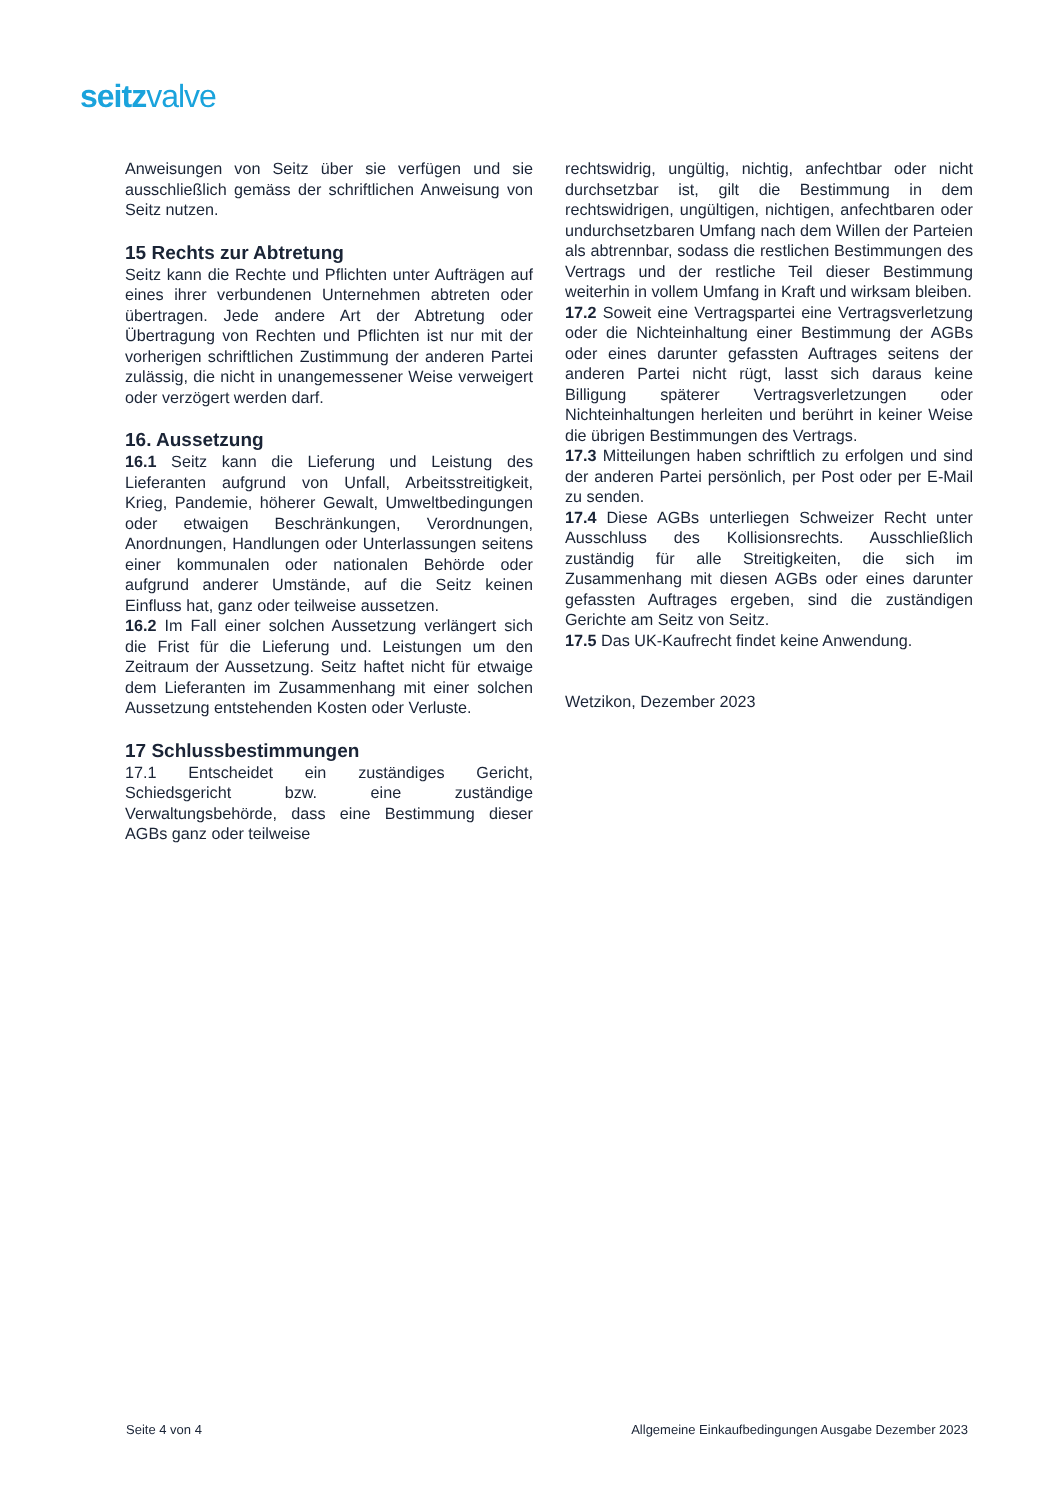seitzvalve
Anweisungen von Seitz über sie verfügen und sie ausschließlich gemäss der schriftlichen Anweisung von Seitz nutzen.
15 Rechts zur Abtretung
Seitz kann die Rechte und Pflichten unter Aufträgen auf eines ihrer verbundenen Unternehmen abtreten oder übertragen. Jede andere Art der Abtretung oder Übertragung von Rechten und Pflichten ist nur mit der vorherigen schriftlichen Zustimmung der anderen Partei zulässig, die nicht in unangemessener Weise verweigert oder verzögert werden darf.
16. Aussetzung
16.1 Seitz kann die Lieferung und Leistung des Lieferanten aufgrund von Unfall, Arbeitsstreitigkeit, Krieg, Pandemie, höherer Gewalt, Umweltbedingungen oder etwaigen Beschränkungen, Verordnungen, Anordnungen, Handlungen oder Unterlassungen seitens einer kommunalen oder nationalen Behörde oder aufgrund anderer Umstände, auf die Seitz keinen Einfluss hat, ganz oder teilweise aussetzen.
16.2 Im Fall einer solchen Aussetzung verlängert sich die Frist für die Lieferung und. Leistungen um den Zeitraum der Aussetzung. Seitz haftet nicht für etwaige dem Lieferanten im Zusammenhang mit einer solchen Aussetzung entstehenden Kosten oder Verluste.
17 Schlussbestimmungen
17.1 Entscheidet ein zuständiges Gericht, Schiedsgericht bzw. eine zuständige Verwaltungsbehörde, dass eine Bestimmung dieser AGBs ganz oder teilweise
rechtswidrig, ungültig, nichtig, anfechtbar oder nicht durchsetzbar ist, gilt die Bestimmung in dem rechtswidrigen, ungültigen, nichtigen, anfechtbaren oder undurchsetzbaren Umfang nach dem Willen der Parteien als abtrennbar, sodass die restlichen Bestimmungen des Vertrags und der restliche Teil dieser Bestimmung weiterhin in vollem Umfang in Kraft und wirksam bleiben.
17.2 Soweit eine Vertragspartei eine Vertragsverletzung oder die Nichteinhaltung einer Bestimmung der AGBs oder eines darunter gefassten Auftrages seitens der anderen Partei nicht rügt, lasst sich daraus keine Billigung späterer Vertragsverletzungen oder Nichteinhaltungen herleiten und berührt in keiner Weise die übrigen Bestimmungen des Vertrags.
17.3 Mitteilungen haben schriftlich zu erfolgen und sind der anderen Partei persönlich, per Post oder per E-Mail zu senden.
17.4 Diese AGBs unterliegen Schweizer Recht unter Ausschluss des Kollisionsrechts. Ausschließlich zuständig für alle Streitigkeiten, die sich im Zusammenhang mit diesen AGBs oder eines darunter gefassten Auftrages ergeben, sind die zuständigen Gerichte am Seitz von Seitz.
17.5 Das UK-Kaufrecht findet keine Anwendung.
Wetzikon, Dezember 2023
Seite 4 von 4 Allgemeine Einkaufbedingungen Ausgabe Dezember 2023